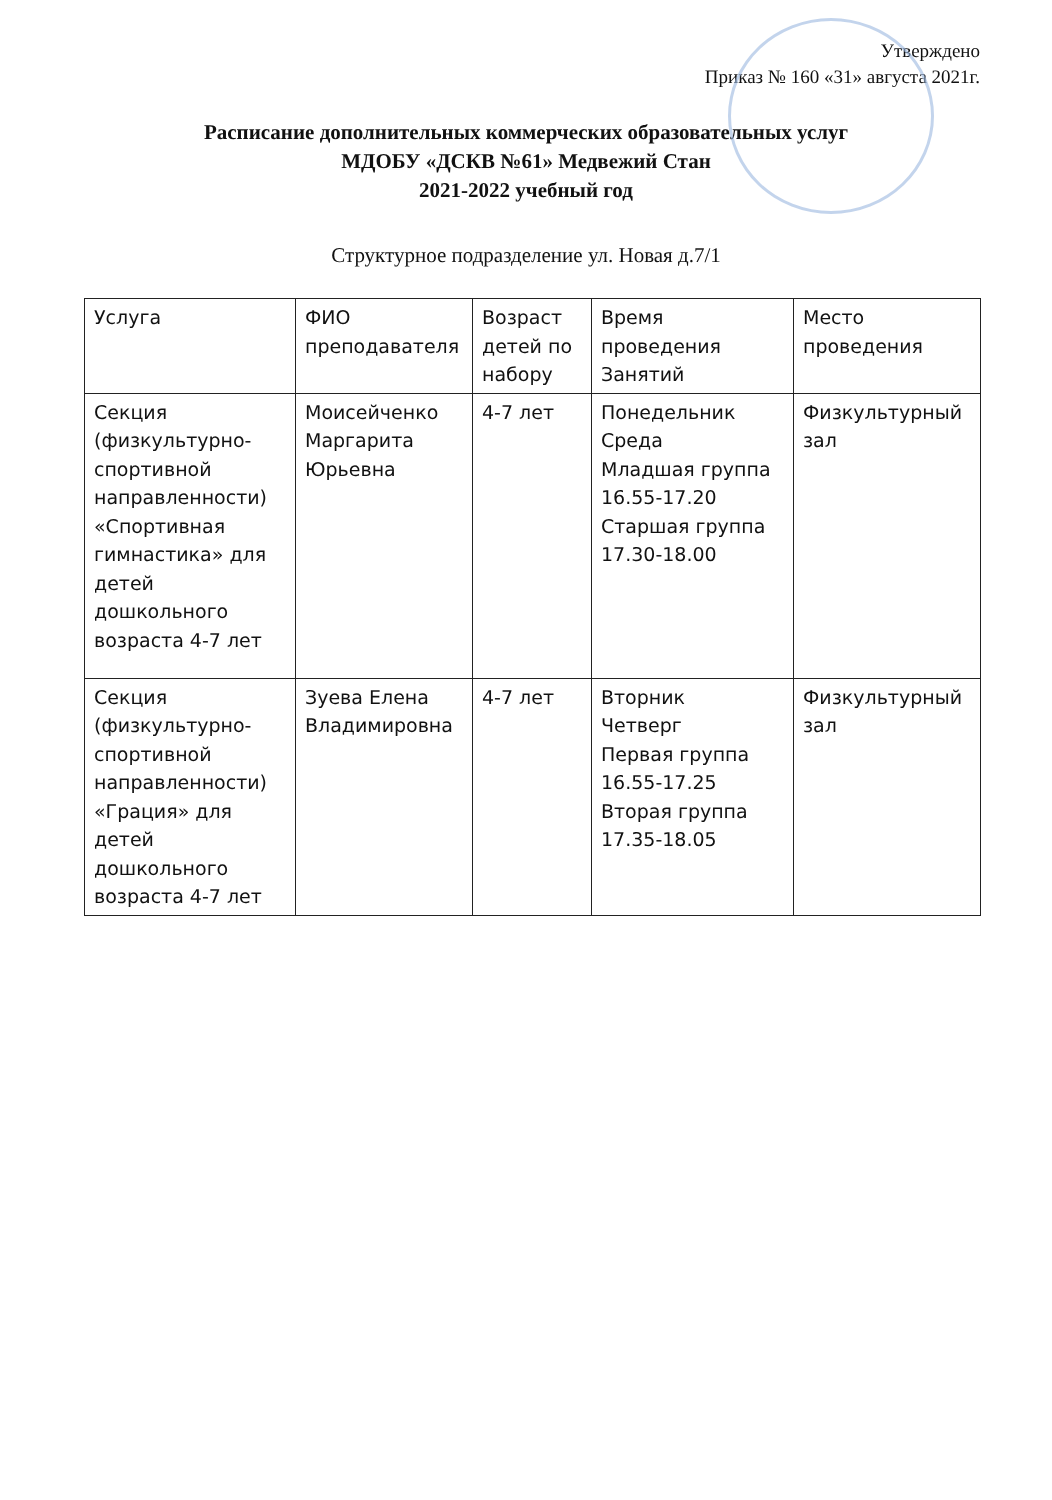Утверждено
Приказ № 160 «31» августа 2021г.
Расписание дополнительных коммерческих образовательных услуг
МДОБУ «ДСКВ №61» Медвежий Стан
2021-2022 учебный год
Структурное подразделение ул. Новая д.7/1
| Услуга | ФИО преподавателя | Возраст детей по набору | Время проведения Занятий | Место проведения |
| Секция (физкультурно-спортивной направленности) «Спортивная гимнастика» для детей дошкольного возраста 4-7 лет | Моисейченко Маргарита Юрьевна | 4-7 лет | Понедельник Среда Младшая группа 16.55-17.20 Старшая группа 17.30-18.00 | Физкультурный зал |
| Секция (физкультурно-спортивной направленности) «Грация» для детей дошкольного возраста 4-7 лет | Зуева Елена Владимировна | 4-7 лет | Вторник Четверг Первая группа 16.55-17.25 Вторая группа 17.35-18.05 | Физкультурный зал |